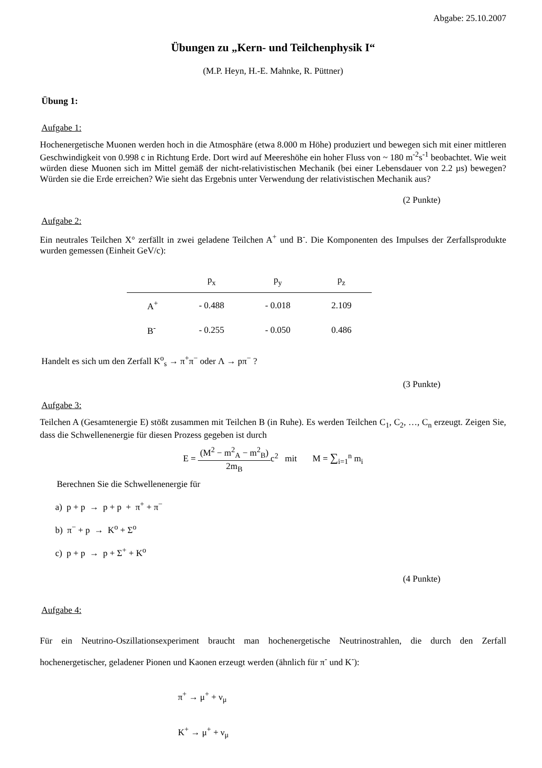Abgabe: 25.10.2007
Übungen zu „Kern- und Teilchenphysik I“
(M.P. Heyn, H.-E. Mahnke, R. Püttner)
Übung 1:
Aufgabe 1:
Hochenergetische Muonen werden hoch in die Atmosphäre (etwa 8.000 m Höhe) produziert und bewegen sich mit einer mittleren Geschwindigkeit von 0.998 c in Richtung Erde. Dort wird auf Meereshöhe ein hoher Fluss von ~ 180 m<sup>-2</sup>s<sup>-1</sup> beobachtet. Wie weit würden diese Muonen sich im Mittel gemäß der nicht-relativistischen Mechanik (bei einer Lebensdauer von 2.2 µs) bewegen? Würden sie die Erde erreichen? Wie sieht das Ergebnis unter Verwendung der relativistischen Mechanik aus?
(2 Punkte)
Aufgabe 2:
Ein neutrales Teilchen X° zerfällt in zwei geladene Teilchen A<sup>+</sup> und B<sup>-</sup>. Die Komponenten des Impulses der Zerfallsprodukte wurden gemessen (Einheit GeV/c):
| | p<sub>x</sub> | p<sub>y</sub> | p<sub>z</sub> |
| --- | --- | --- | --- |
| A<sup>+</sup> | - 0.488 | - 0.018 | 2.109 |
| B<sup>-</sup> | - 0.255 | - 0.050 | 0.486 |
Handelt es sich um den Zerfall K<sup>o</sup><sub>s</sub> → π<sup>+</sup>π<sup>−</sup> oder Λ → pπ<sup>−</sup> ?
(3 Punkte)
Aufgabe 3:
Teilchen A (Gesamtenergie E) stößt zusammen mit Teilchen B (in Ruhe). Es werden Teilchen C<sub>1</sub>, C<sub>2</sub>, …, C<sub>n</sub> erzeugt. Zeigen Sie, dass die Schwellenenergie für diesen Prozess gegeben ist durch
E = (M<sup>2</sup> − m<sup>2</sup><sub>A</sub> − m<sup>2</sup><sub>B</sub>) 2m<sub>B</sub>c<sup>2</sup> mit M = ∑<sub>i=1</sub><sup>n</sup> m<sub>i</sub>
Berechnen Sie die Schwellenenergie für
a) p + p → p + p + π<sup>+</sup> + π<sup>−</sup>
b) π<sup>−</sup> + p → K<sup>o</sup> + Σ<sup>o</sup>
c) p + p → p + Σ<sup>+</sup> + K<sup>o</sup>
(4 Punkte)
Aufgabe 4:
Für ein Neutrino-Oszillationsexperiment braucht man hochenergetische Neutrinostrahlen, die durch den Zerfall hochenergetischer, geladener Pionen und Kaonen erzeugt werden (ähnlich für π<sup>-</sup> und K<sup>-</sup>):
π<sup>+</sup> → μ<sup>+</sup> + ν<sub>μ</sub>
K<sup>+</sup> → μ<sup>+</sup> + ν<sub>μ</sub>